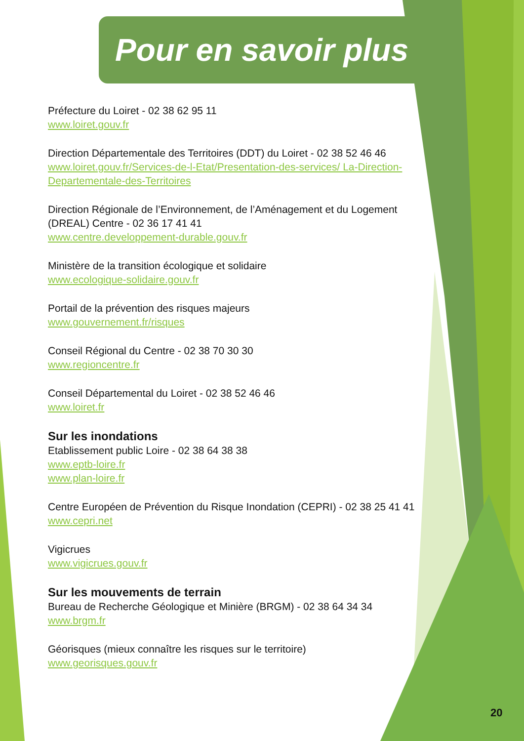Pour en savoir plus
Préfecture du Loiret - 02 38 62 95 11
www.loiret.gouv.fr
Direction Départementale des Territoires (DDT) du Loiret - 02 38 52 46 46
www.loiret.gouv.fr/Services-de-l-Etat/Presentation-des-services/ La-Direction-Departementale-des-Territoires
Direction Régionale de l’Environnement, de l’Aménagement et du Logement (DREAL) Centre - 02 36 17 41 41
www.centre.developpement-durable.gouv.fr
Ministère de la transition écologique et solidaire
www.ecologique-solidaire.gouv.fr
Portail de la prévention des risques majeurs
www.gouvernement.fr/risques
Conseil Régional du Centre - 02 38 70 30 30
www.regioncentre.fr
Conseil Départemental du Loiret - 02 38 52 46 46
www.loiret.fr
Sur les inondations
Etablissement public Loire - 02 38 64 38 38
www.eptb-loire.fr
www.plan-loire.fr
Centre Européen de Prévention du Risque Inondation (CEPRI) - 02 38 25 41 41
www.cepri.net
Vigicrues
www.vigicrues.gouv.fr
Sur les mouvements de terrain
Bureau de Recherche Géologique et Minière (BRGM) - 02 38 64 34 34
www.brgm.fr
Géorisques (mieux connaître les risques sur le territoire)
www.georisques.gouv.fr
20